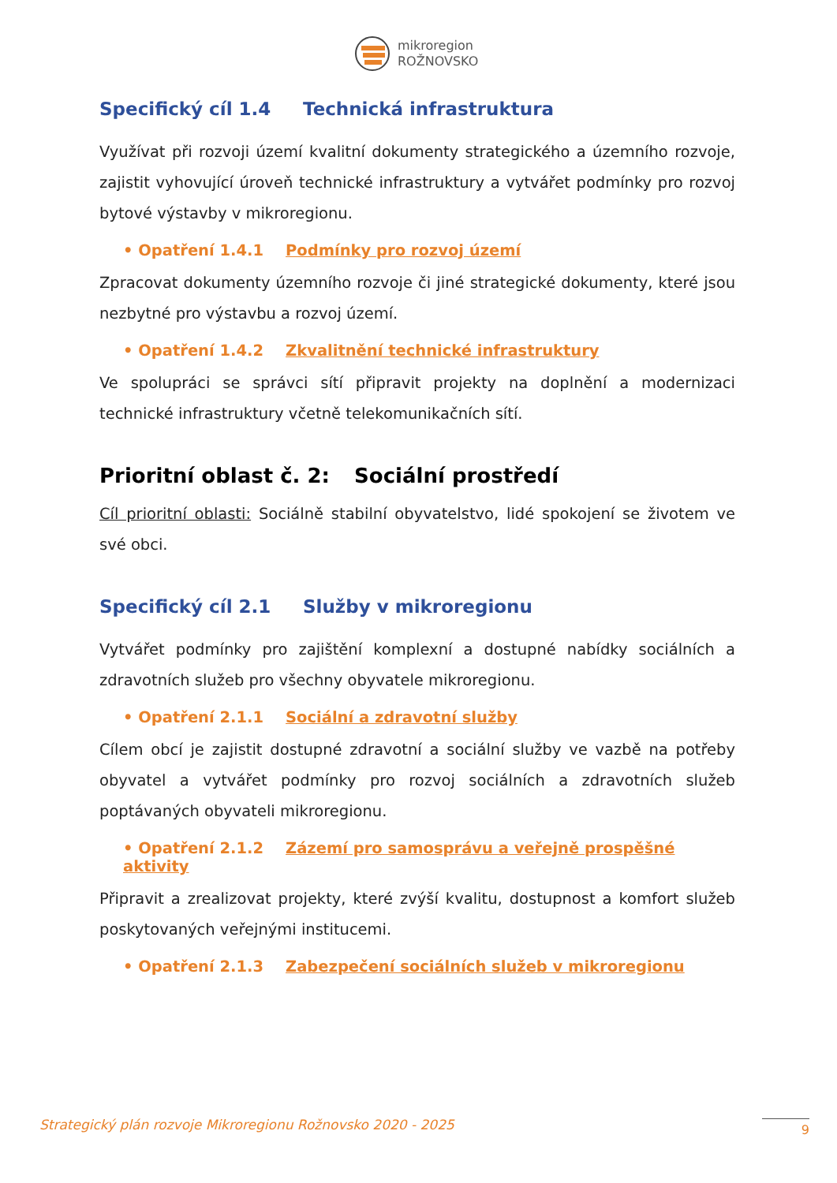mikroregion
ROŽNOVSKO
Specifický cíl 1.4 Technická infrastruktura
Využívat při rozvoji území kvalitní dokumenty strategického a územního rozvoje, zajistit vyhovující úroveň technické infrastruktury a vytvářet podmínky pro rozvoj bytové výstavby v mikroregionu.
• Opatření 1.4.1 Podmínky pro rozvoj území
Zpracovat dokumenty územního rozvoje či jiné strategické dokumenty, které jsou nezbytné pro výstavbu a rozvoj území.
• Opatření 1.4.2 Zkvalitnění technické infrastruktury
Ve spolupráci se správci sítí připravit projekty na doplnění a modernizaci technické infrastruktury včetně telekomunikačních sítí.
Prioritní oblast č. 2: Sociální prostředí
Cíl prioritní oblasti: Sociálně stabilní obyvatelstvo, lidé spokojení se životem ve své obci.
Specifický cíl 2.1 Služby v mikroregionu
Vytvářet podmínky pro zajištění komplexní a dostupné nabídky sociálních a zdravotních služeb pro všechny obyvatele mikroregionu.
• Opatření 2.1.1 Sociální a zdravotní služby
Cílem obcí je zajistit dostupné zdravotní a sociální služby ve vazbě na potřeby obyvatel a vytvářet podmínky pro rozvoj sociálních a zdravotních služeb poptávaných obyvateli mikroregionu.
• Opatření 2.1.2 Zázemí pro samosprávu a veřejně prospěšné aktivity
Připravit a zrealizovat projekty, které zvýší kvalitu, dostupnost a komfort služeb poskytovaných veřejnými institucemi.
• Opatření 2.1.3 Zabezpečení sociálních služeb v mikroregionu
Strategický plán rozvoje Mikroregionu Rožnovsko 2020 - 2025
9